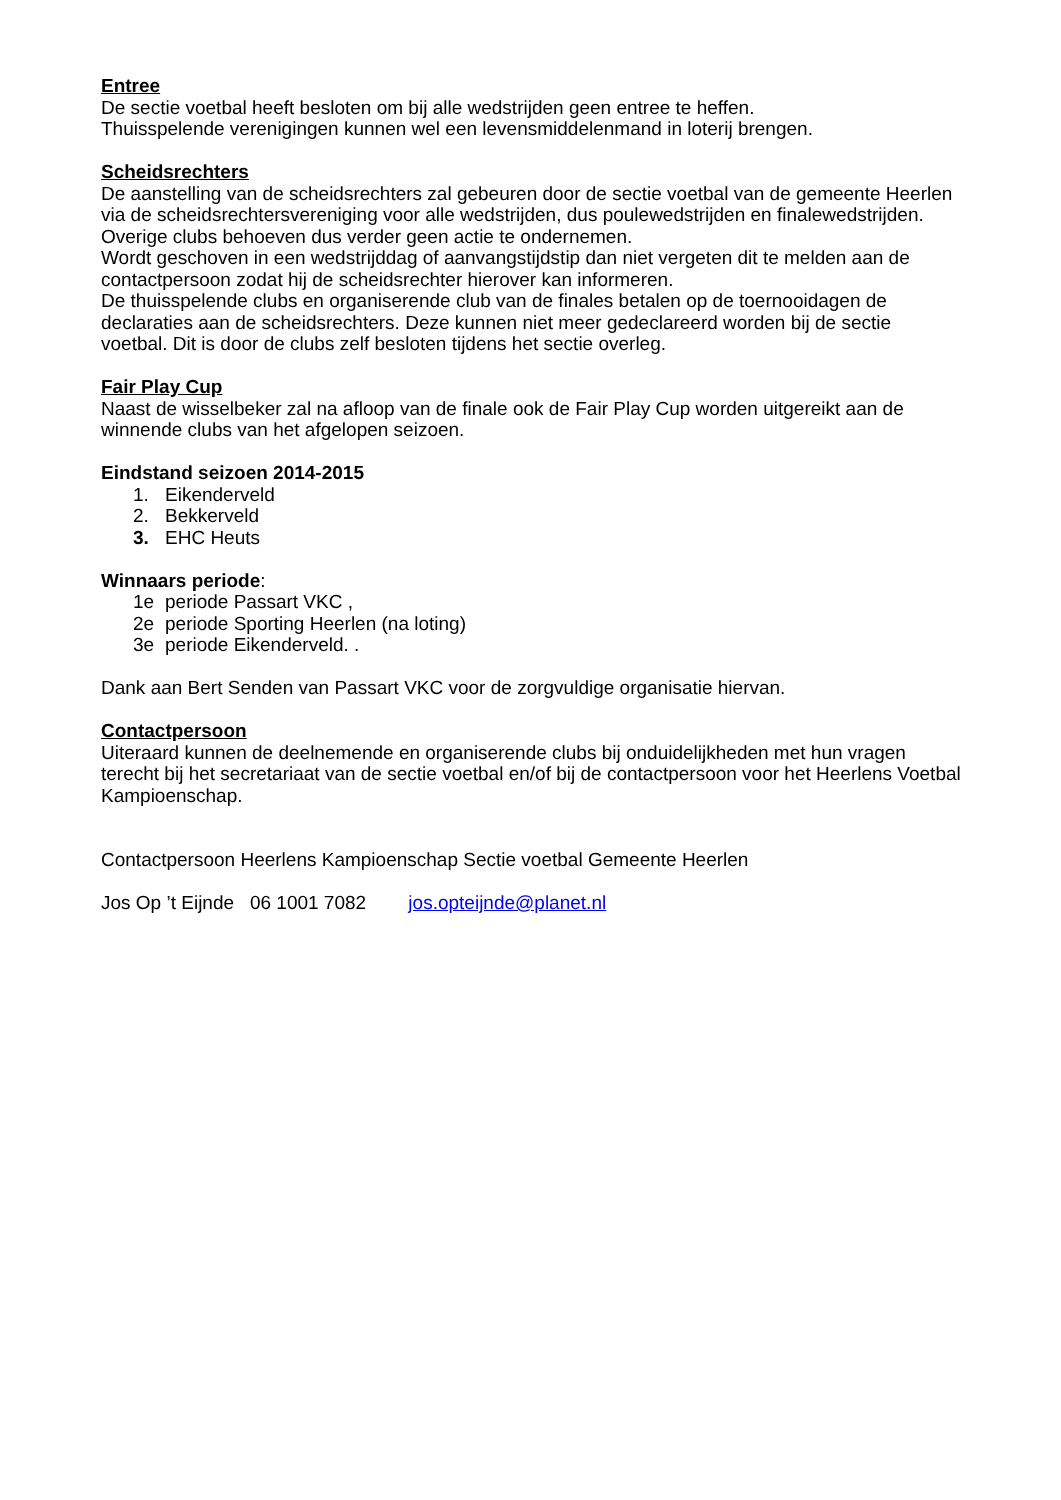Entree
De sectie voetbal heeft besloten om bij alle wedstrijden geen entree te heffen.
Thuisspelende verenigingen kunnen wel een levensmiddelenmand in loterij brengen.
Scheidsrechters
De aanstelling van de scheidsrechters zal gebeuren door de sectie voetbal van de gemeente Heerlen via de scheidsrechtersvereniging voor alle wedstrijden, dus poulewedstrijden en finalewedstrijden. Overige clubs behoeven dus verder geen actie te ondernemen.
Wordt geschoven in een wedstrijddag of aanvangstijdstip dan niet vergeten dit te melden aan de contactpersoon zodat hij de scheidsrechter hierover kan informeren.
De thuisspelende clubs en organiserende club van de finales betalen op de toernooidagen de declaraties aan de scheidsrechters. Deze kunnen niet meer gedeclareerd worden bij de sectie voetbal. Dit is door de clubs zelf besloten tijdens het sectie overleg.
Fair Play Cup
Naast de wisselbeker zal na afloop van de finale ook de Fair Play Cup worden uitgereikt aan de winnende clubs van het afgelopen seizoen.
Eindstand seizoen 2014-2015
1. Eikenderveld
2. Bekkerveld
3. EHC Heuts
Winnaars periode:
1e periode Passart VKC ,
2e periode Sporting Heerlen (na loting)
3e periode Eikenderveld. .
Dank aan Bert Senden van Passart VKC voor de zorgvuldige organisatie hiervan.
Contactpersoon
Uiteraard kunnen de deelnemende en organiserende clubs bij onduidelijkheden met hun vragen terecht bij het secretariaat van de sectie voetbal en/of bij de contactpersoon voor het Heerlens Voetbal Kampioenschap.
Contactpersoon Heerlens Kampioenschap Sectie voetbal Gemeente Heerlen
Jos Op ’t Eijnde 06 1001 7082 jos.opteijnde@planet.nl